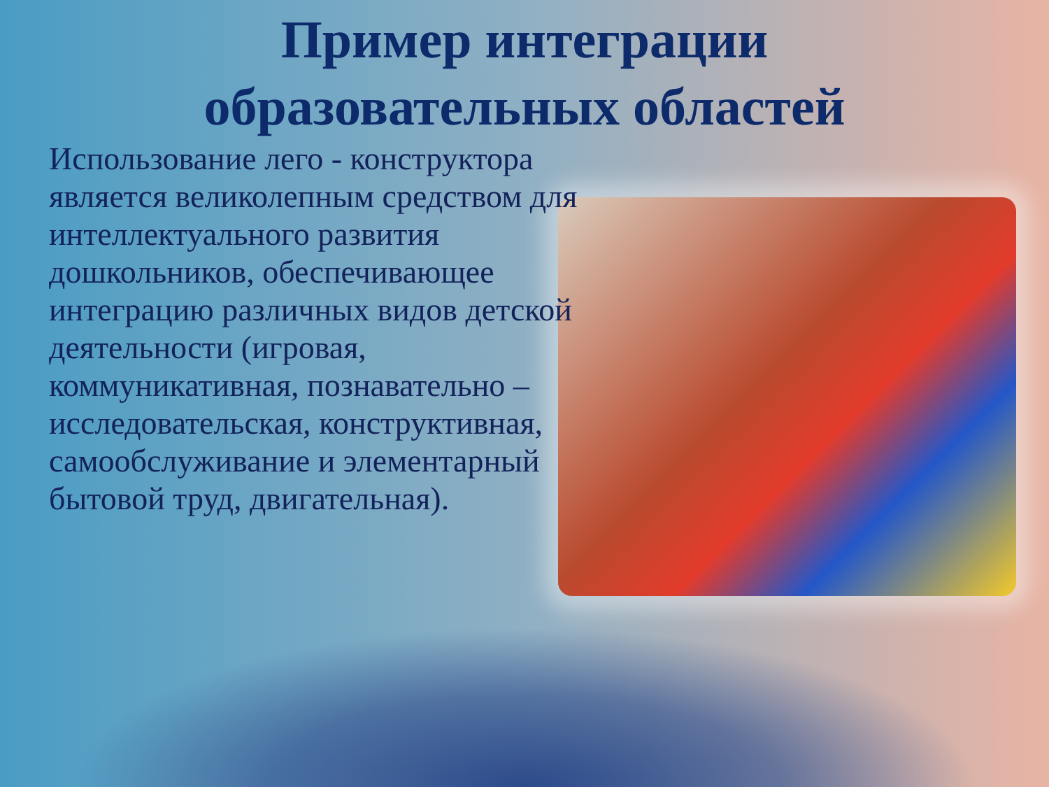Пример интеграции
образовательных областей
Использование лего - конструктора
является великолепным средством для интеллектуального развития дошкольников, обеспечивающее интеграцию различных видов детской деятельности (игровая, коммуникативная, познавательно – исследовательская, конструктивная, самообслуживание и элементарный бытовой труд, двигательная).